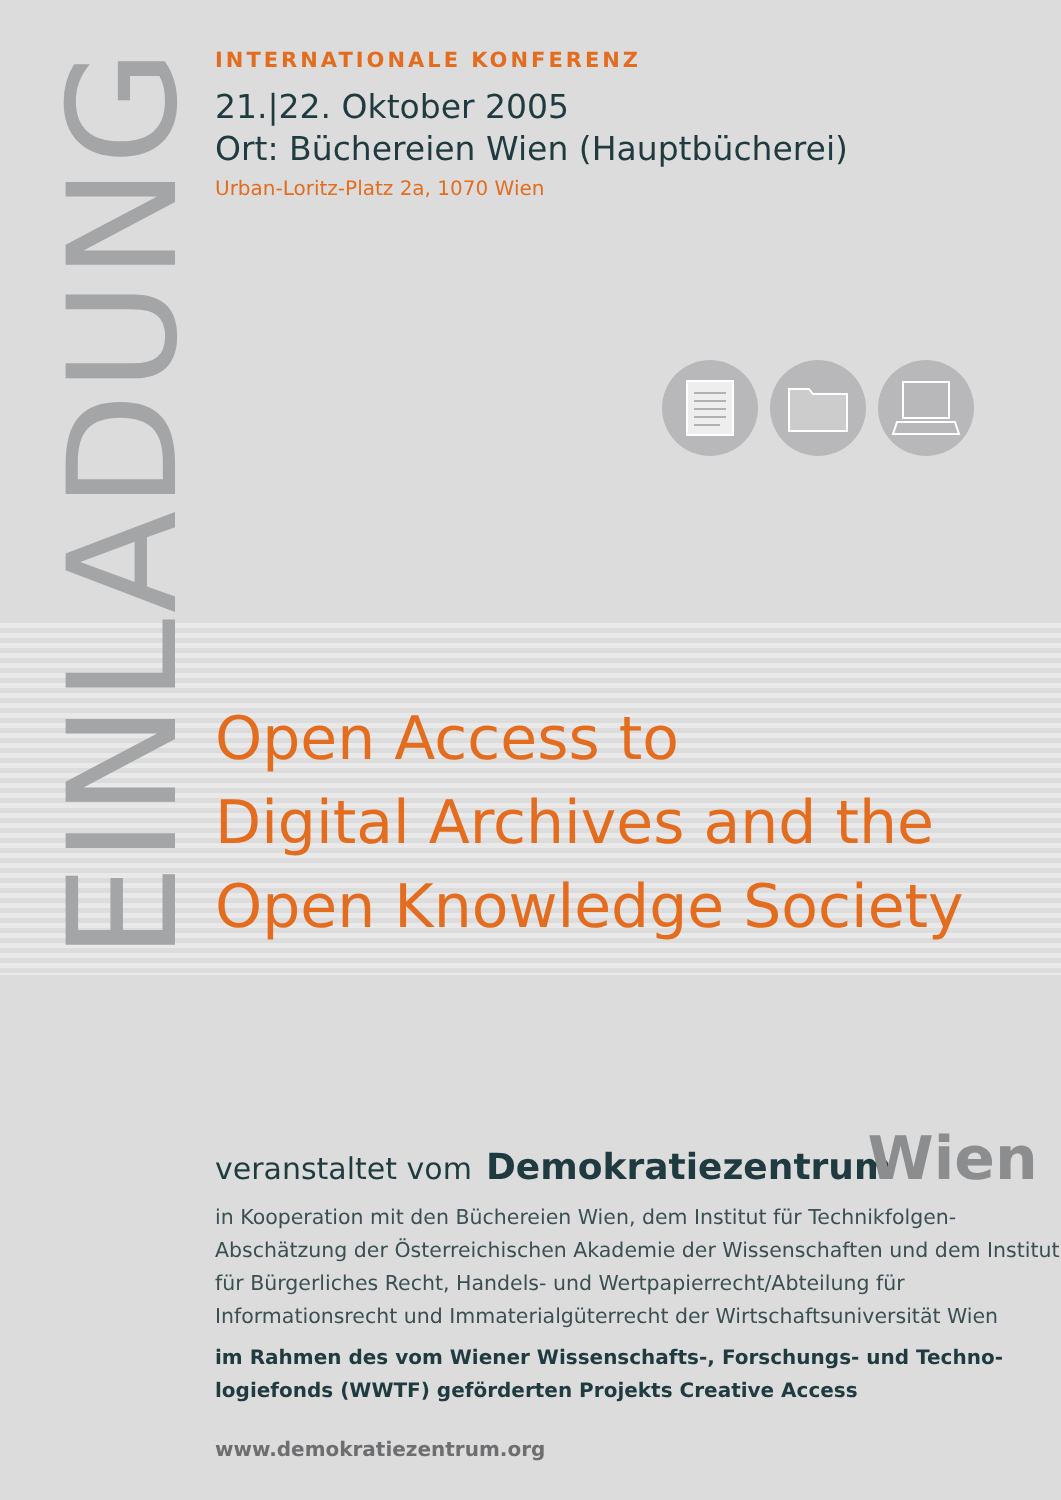EINLADUNG
INTERNATIONALE KONFERENZ
21.|22. Oktober 2005
Ort: Büchereien Wien (Hauptbücherei)
Urban-Loritz-Platz 2a, 1070 Wien
Open Access to
Digital Archives and the
Open Knowledge Society
veranstaltet vom Demokratiezentrum Wien
in Kooperation mit den Büchereien Wien, dem Institut für Technikfolgen-Abschätzung der Österreichischen Akademie der Wissenschaften und dem Institut für Bürgerliches Recht, Handels- und Wertpapierrecht/Abteilung für Informationsrecht und Immaterialgüterrecht der Wirtschaftsuniversität Wien
im Rahmen des vom Wiener Wissenschafts-, Forschungs- und Techno-
logiefonds (WWTF) geförderten Projekts Creative Access
www.demokratiezentrum.org